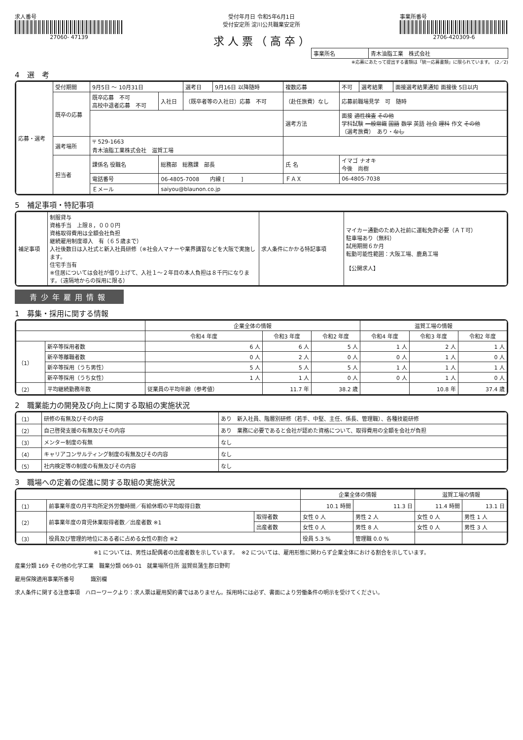求人番号
27060- 47139
受付年月日 令和5年6月1日
受付安定所 淀川公共職業安定所
求 人 票 （ 高 卒 ）
事業所番号
2706-420309-6
| 事業所名 | 青木油脂工業 株式会社 |
※応募にあたって提出する書類は「統一応募書類」に限られています。　(2／2)
4　選　考
| 応募・選考 | 受付期間 | 9月5日 ～ 10月31日 | | 選考日 | 9月16日 以降随時 | 複数応募 | 不可 | 選考結果 | 面接選考結果通知 面接後 5日以内 |
| | 既卒の応募 | 既卒応募 不可 高校中退者応募 不可 | 入社日 | （既卒者等の入社日）応募 不可 | | （赴任旅費）なし | 応募前職場見学 可 随時 | | |
| | | | | | | 選考方法 | 面接 適性検査 その他 学科試験 一般常識 国語 数学 英語 社会 理科 作文 その他 （選考旅費） あり・ なし | | |
| | 選考場所 | 〒 529-1663 青木油脂工業株式会社 滋賀工場 | | | | | | | |
| | 担当者 | 課係名 役職名 | 総務部 総務課 部長 | | | 氏 名 | イマゴ ナオキ 今後 尚樹 | | |
| | | 電話番号 | 06-4805-7008 内線 [ ] | | | ＦＡＸ | 06-4805-7038 | | |
| | | Ｅメール | saiyou@blaunon.co.jp | | | | | | |
5　補足事項・特記事項
| 補足事項 | 制服貸与 資格手当 上限８，０００円 資格取得費用は全額会社負担 継続雇用制度導入 有（６５歳まで） 入社後数日は入社式と新入社員研修（※社会人マナーや業界講習などを大阪で実施します。 住宅手当有 ※住居については会社が借り上げて、入社１～２年目の本人負担は８千円になります。（遠隔地からの採用に限る） | 求人条件にかかる特記事項 | マイカー通勤のため入社前に運転免許必要（ＡＴ可） 駐車場あり（無料） 試用期間６か月 転勤可能性範囲：大阪工場、鹿島工場 【公開求人】 |
青少年雇用情報
1　募集・採用に関する情報
| | | 企業全体の情報 | | | 滋賀工場の情報 | | |
| --- | --- | --- | --- | --- | --- | --- | --- |
| | | 令和4 年度 | 令和3 年度 | 令和2 年度 | 令和4 年度 | 令和3 年度 | 令和2 年度 |
| （1） | 新卒等採用者数 | 6 人 | 6 人 | 5 人 | 1 人 | 2 人 | 1 人 |
| | 新卒等離職者数 | 0 人 | 2 人 | 0 人 | 0 人 | 1 人 | 0 人 |
| | 新卒等採用（うち男性） | 5 人 | 5 人 | 5 人 | 1 人 | 1 人 | 1 人 |
| | 新卒等採用（うち女性） | 1 人 | 1 人 | 0 人 | 0 人 | 1 人 | 0 人 |
| （2） | 平均継続勤務年数 | 従業員の平均年齢（参考値） | 11.7 年 | 38.2 歳 | | 10.8 年 | 37.4 歳 |
2　職業能力の開発及び向上に関する取組の実施状況
| （1） | 研修の有無及びその内容 | あり 新入社員、階層別研修（若手、中堅、主任、係長、管理職）、各種技能研修 |
| （2） | 自己啓発支援の有無及びその内容 | あり 業務に必要であると会社が認めた資格について、取得費用の全額を会社が負担 |
| （3） | メンター制度の有無 | なし |
| （4） | キャリアコンサルティング制度の有無及びその内容 | なし |
| （5） | 社内検定等の制度の有無及びその内容 | なし |
3　職場への定着の促進に関する取組の実施状況
| | | | 企業全体の情報 | | 滋賀工場の情報 | |
| --- | --- | --- | --- | --- | --- | --- |
| （1） | 前事業年度の月平均所定外労働時間／有給休暇の平均取得日数 | | 10.1 時間 | 11.3 日 | 11.4 時間 | 13.1 日 |
| （2） | 前事業年度の育児休業取得者数／出産者数 ※1 | 取得者数 | 女性 0 人 | 男性 2 人 | 女性 0 人 | 男性 1 人 |
| | | 出産者数 | 女性 0 人 | 男性 8 人 | 女性 0 人 | 男性 3 人 |
| （3） | 役員及び管理的地位にある者に占める女性の割合 ※2 | | 役員 5.3 % | 管理職 0.0 % | | |
※1 については、男性は配偶者の出産者数を示しています。　※2 については、雇用形態に関わらず企業全体における割合を示しています。
産業分類 169 その他の化学工業　職業分類 069-01　就業場所住所 滋賀県蒲生郡日野町
雇用保険適用事業所番号　　　識別欄
求人条件に関する注意事項　ハローワークより：求人票は雇用契約書ではありません。採用時には必ず、書面により労働条件の明示を受けてください。